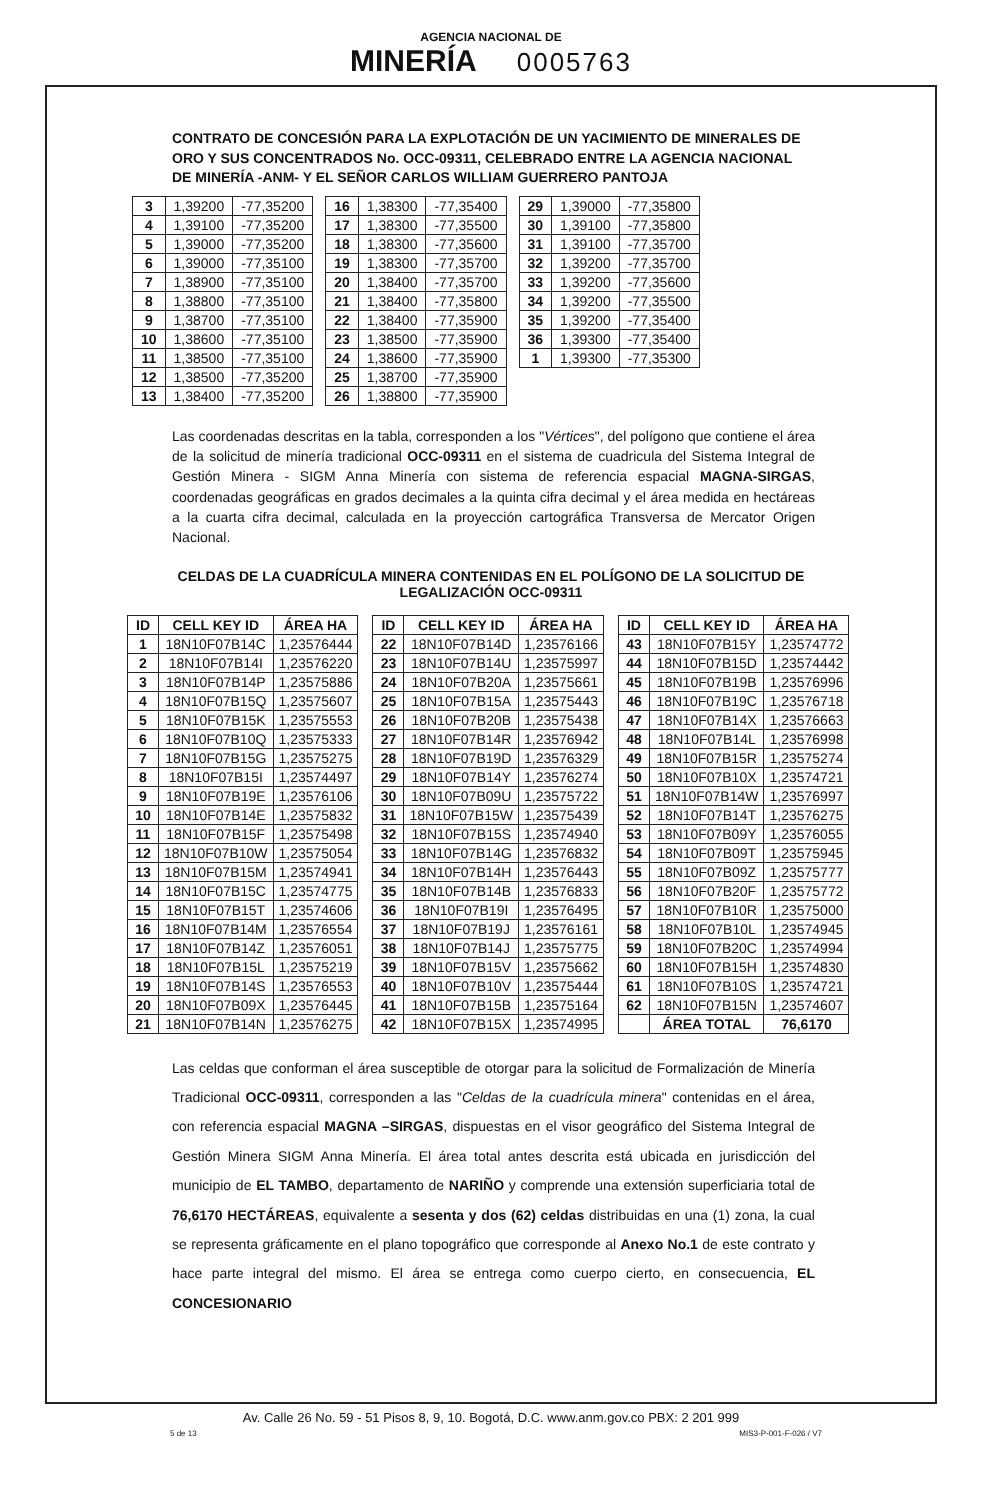AGENCIA NACIONAL DE
MINERÍA
0005763
CONTRATO DE CONCESIÓN PARA LA EXPLOTACIÓN DE UN YACIMIENTO DE MINERALES DE ORO Y SUS CONCENTRADOS No. OCC-09311, CELEBRADO ENTRE LA AGENCIA NACIONAL DE MINERÍA -ANM- Y EL SEÑOR CARLOS WILLIAM GUERRERO PANTOJA
| 3 | 1,39200 | -77,35200 |
| 4 | 1,39100 | -77,35200 |
| 5 | 1,39000 | -77,35200 |
| 6 | 1,39000 | -77,35100 |
| 7 | 1,38900 | -77,35100 |
| 8 | 1,38800 | -77,35100 |
| 9 | 1,38700 | -77,35100 |
| 10 | 1,38600 | -77,35100 |
| 11 | 1,38500 | -77,35100 |
| 12 | 1,38500 | -77,35200 |
| 13 | 1,38400 | -77,35200 |
| 16 | 1,38300 | -77,35400 |
| 17 | 1,38300 | -77,35500 |
| 18 | 1,38300 | -77,35600 |
| 19 | 1,38300 | -77,35700 |
| 20 | 1,38400 | -77,35700 |
| 21 | 1,38400 | -77,35800 |
| 22 | 1,38400 | -77,35900 |
| 23 | 1,38500 | -77,35900 |
| 24 | 1,38600 | -77,35900 |
| 25 | 1,38700 | -77,35900 |
| 26 | 1,38800 | -77,35900 |
| 29 | 1,39000 | -77,35800 |
| 30 | 1,39100 | -77,35800 |
| 31 | 1,39100 | -77,35700 |
| 32 | 1,39200 | -77,35700 |
| 33 | 1,39200 | -77,35600 |
| 34 | 1,39200 | -77,35500 |
| 35 | 1,39200 | -77,35400 |
| 36 | 1,39300 | -77,35400 |
| 1 | 1,39300 | -77,35300 |
Las coordenadas descritas en la tabla, corresponden a los "Vértices", del polígono que contiene el área de la solicitud de minería tradicional OCC-09311 en el sistema de cuadricula del Sistema Integral de Gestión Minera - SIGM Anna Minería con sistema de referencia espacial MAGNA-SIRGAS, coordenadas geográficas en grados decimales a la quinta cifra decimal y el área medida en hectáreas a la cuarta cifra decimal, calculada en la proyección cartográfica Transversa de Mercator Origen Nacional.
CELDAS DE LA CUADRÍCULA MINERA CONTENIDAS EN EL POLÍGONO DE LA SOLICITUD DE LEGALIZACIÓN OCC-09311
| ID | CELL KEY ID | ÁREA HA |
| --- | --- | --- |
| 1 | 18N10F07B14C | 1,23576444 |
| 2 | 18N10F07B14I | 1,23576220 |
| 3 | 18N10F07B14P | 1,23575886 |
| 4 | 18N10F07B15Q | 1,23575607 |
| 5 | 18N10F07B15K | 1,23575553 |
| 6 | 18N10F07B10Q | 1,23575333 |
| 7 | 18N10F07B15G | 1,23575275 |
| 8 | 18N10F07B15I | 1,23574497 |
| 9 | 18N10F07B19E | 1,23576106 |
| 10 | 18N10F07B14E | 1,23575832 |
| 11 | 18N10F07B15F | 1,23575498 |
| 12 | 18N10F07B10W | 1,23575054 |
| 13 | 18N10F07B15M | 1,23574941 |
| 14 | 18N10F07B15C | 1,23574775 |
| 15 | 18N10F07B15T | 1,23574606 |
| 16 | 18N10F07B14M | 1,23576554 |
| 17 | 18N10F07B14Z | 1,23576051 |
| 18 | 18N10F07B15L | 1,23575219 |
| 19 | 18N10F07B14S | 1,23576553 |
| 20 | 18N10F07B09X | 1,23576445 |
| 21 | 18N10F07B14N | 1,23576275 |
| ID | CELL KEY ID | ÁREA HA |
| --- | --- | --- |
| 22 | 18N10F07B14D | 1,23576166 |
| 23 | 18N10F07B14U | 1,23575997 |
| 24 | 18N10F07B20A | 1,23575661 |
| 25 | 18N10F07B15A | 1,23575443 |
| 26 | 18N10F07B20B | 1,23575438 |
| 27 | 18N10F07B14R | 1,23576942 |
| 28 | 18N10F07B19D | 1,23576329 |
| 29 | 18N10F07B14Y | 1,23576274 |
| 30 | 18N10F07B09U | 1,23575722 |
| 31 | 18N10F07B15W | 1,23575439 |
| 32 | 18N10F07B15S | 1,23574940 |
| 33 | 18N10F07B14G | 1,23576832 |
| 34 | 18N10F07B14H | 1,23576443 |
| 35 | 18N10F07B14B | 1,23576833 |
| 36 | 18N10F07B19I | 1,23576495 |
| 37 | 18N10F07B19J | 1,23576161 |
| 38 | 18N10F07B14J | 1,23575775 |
| 39 | 18N10F07B15V | 1,23575662 |
| 40 | 18N10F07B10V | 1,23575444 |
| 41 | 18N10F07B15B | 1,23575164 |
| 42 | 18N10F07B15X | 1,23574995 |
| ID | CELL KEY ID | ÁREA HA |
| --- | --- | --- |
| 43 | 18N10F07B15Y | 1,23574772 |
| 44 | 18N10F07B15D | 1,23574442 |
| 45 | 18N10F07B19B | 1,23576996 |
| 46 | 18N10F07B19C | 1,23576718 |
| 47 | 18N10F07B14X | 1,23576663 |
| 48 | 18N10F07B14L | 1,23576998 |
| 49 | 18N10F07B15R | 1,23575274 |
| 50 | 18N10F07B10X | 1,23574721 |
| 51 | 18N10F07B14W | 1,23576997 |
| 52 | 18N10F07B14T | 1,23576275 |
| 53 | 18N10F07B09Y | 1,23576055 |
| 54 | 18N10F07B09T | 1,23575945 |
| 55 | 18N10F07B09Z | 1,23575777 |
| 56 | 18N10F07B20F | 1,23575772 |
| 57 | 18N10F07B10R | 1,23575000 |
| 58 | 18N10F07B10L | 1,23574945 |
| 59 | 18N10F07B20C | 1,23574994 |
| 60 | 18N10F07B15H | 1,23574830 |
| 61 | 18N10F07B10S | 1,23574721 |
| 62 | 18N10F07B15N | 1,23574607 |
| | ÁREA TOTAL | 76,6170 |
Las celdas que conforman el área susceptible de otorgar para la solicitud de Formalización de Minería Tradicional OCC-09311, corresponden a las "Celdas de la cuadrícula minera" contenidas en el área, con referencia espacial MAGNA –SIRGAS, dispuestas en el visor geográfico del Sistema Integral de Gestión Minera SIGM Anna Minería. El área total antes descrita está ubicada en jurisdicción del municipio de EL TAMBO, departamento de NARIÑO y comprende una extensión superficiaria total de 76,6170 HECTÁREAS, equivalente a sesenta y dos (62) celdas distribuidas en una (1) zona, la cual se representa gráficamente en el plano topográfico que corresponde al Anexo No.1 de este contrato y hace parte integral del mismo. El área se entrega como cuerpo cierto, en consecuencia, EL CONCESIONARIO
Av. Calle 26 No. 59 - 51 Pisos 8, 9, 10. Bogotá, D.C. www.anm.gov.co PBX: 2 201 999
5 de 13 MIS3-P-001-F-026 / V7